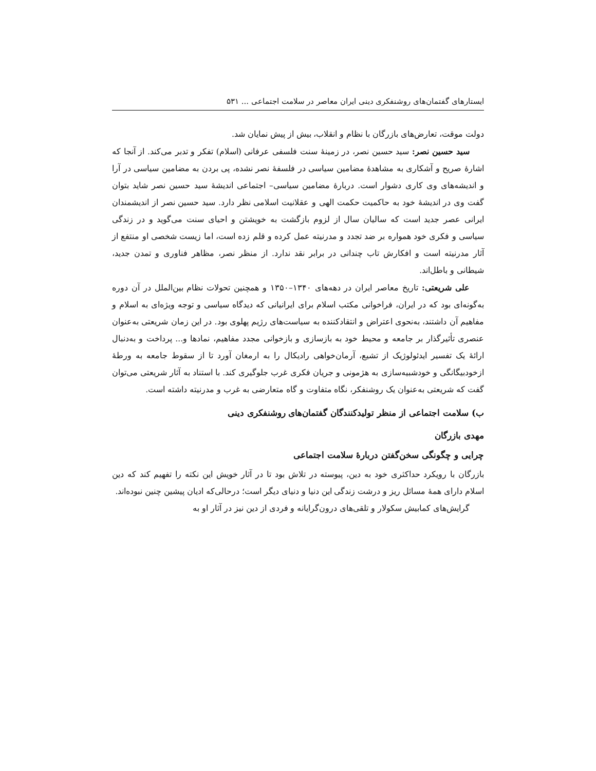ایستارهای گفتمان‌های روشنفکری دینی ایران معاصر در سلامت اجتماعی ... ۵۳۱
دولت موقت، تعارض‌های بازرگان با نظام و انقلاب، بیش از پیش نمایان شد.
سید حسین نصر: سید حسین نصر، در زمینهٔ سنت فلسفی عرفانی (اسلام) تفکر و تدبر می‌کند. از آنجا که اشارهٔ صریح و آشکاری به مشاهدهٔ مضامین سیاسی در فلسفهٔ نصر نشده، پی بردن به مضامین سیاسی در آرا و اندیشه‌های وی کاری دشوار است. دربارهٔ مضامین سیاسی– اجتماعی اندیشهٔ سید حسین نصر شاید بتوان گفت وی در اندیشهٔ خود به حاکمیت حکمت الهی و عقلانیت اسلامی نظر دارد. سید حسین نصر از اندیشمندان ایرانی عصر جدید است که سالیان سال از لزوم بازگشت به خویشتن و احیای سنت می‌گوید و در زندگی سیاسی و فکری خود همواره بر ضد تجدد و مدرنیته عمل کرده و قلم زده است، اما زیست شخصی او منتفع از آثار مدرنیته است و افکارش تاب چندانی در برابر نقد ندارد. از منظر نصر، مظاهر فناوری و تمدن جدید، شیطانی و باطل‌اند.
علی شریعتی: تاریخ معاصر ایران در دهه‌های ۱۳۴۰–۱۳۵۰ و همچنین تحولات نظام بین‌الملل در آن دوره به‌گونه‌ای بود که در ایران، فراخوانی مکتب اسلام برای ایرانیانی که دیدگاه سیاسی و توجه ویژه‌ای به اسلام و مفاهیم آن داشتند، به‌نحوی اعتراض و انتقادکننده به سیاست‌های رژیم پهلوی بود. در این زمان شریعتی به‌عنوان عنصری تأثیرگذار بر جامعه و محیط خود به بازسازی و بازخوانی مجدد مفاهیم، نمادها و... پرداخت و به‌دنبال ارائهٔ یک تفسیر ایدئولوژیک از تشیع، آرمان‌خواهی رادیکال را به ارمغان آورد تا از سقوط جامعه به ورطهٔ ازخودبیگانگی و خودشبیه‌سازی به هژمونی و جریان فکری غرب جلوگیری کند. با استناد به آثار شریعتی می‌توان گفت که شریعتی به‌عنوان یک روشنفکر، نگاه متفاوت و گاه متعارضی به غرب و مدرنیته داشته است.
ب) سلامت اجتماعی از منظر تولیدکنندگان گفتمان‌های روشنفکری دینی
مهدی بازرگان
چرایی و چگونگی سخن‌گفتن دربارهٔ سلامت اجتماعی
بازرگان با رویکرد حداکثری خود به دین، پیوسته در تلاش بود تا در آثار خویش این نکته را تفهیم کند که دین اسلام دارای همهٔ مسائل ریز و درشت زندگی این دنیا و دنیای دیگر است؛ درحالی‌که ادیان پیشین چنین نبوده‌اند.
گرایش‌های کمابیش سکولار و تلقی‌های درون‌گرایانه و فردی از دین نیز در آثار او به